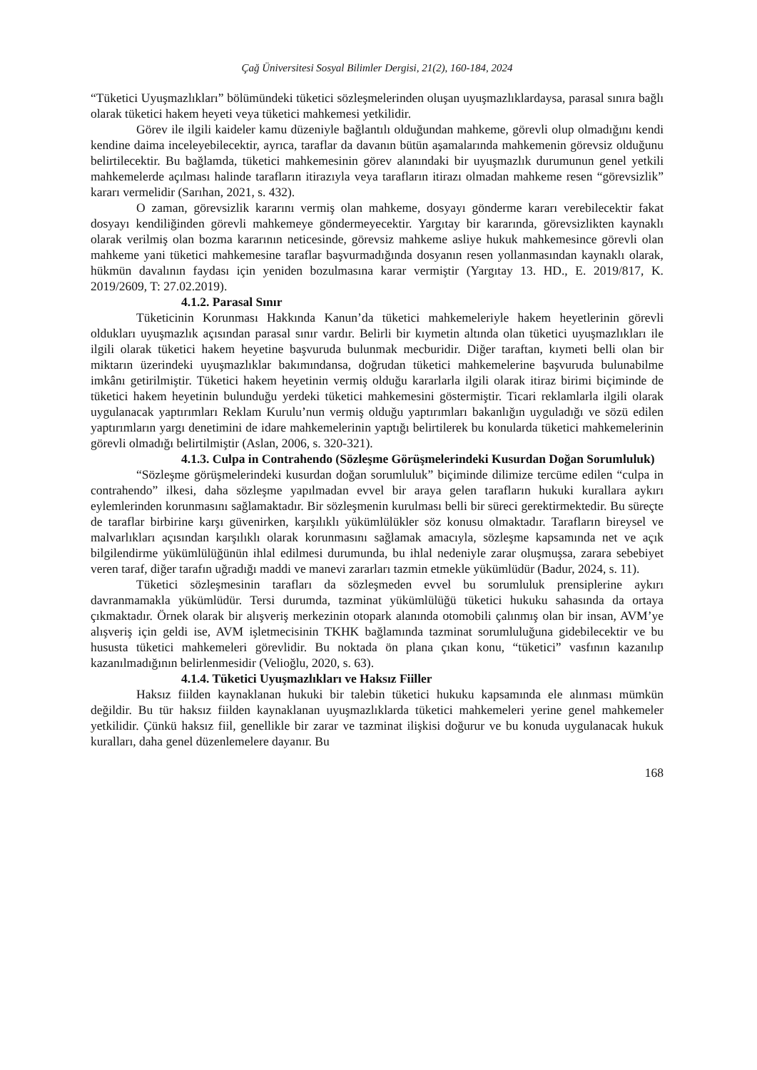Çağ Üniversitesi Sosyal Bilimler Dergisi, 21(2), 160-184, 2024
“Tüketici Uyuşmazlıkları” bölümündeki tüketici sözleşmelerinden oluşan uyuşmazlıklardaysa, parasal sınıra bağlı olarak tüketici hakem heyeti veya tüketici mahkemesi yetkilidir.
Görev ile ilgili kaideler kamu düzeniyle bağlantılı olduğundan mahkeme, görevli olup olmadığını kendi kendine daima inceleyebilecektir, ayrıca, taraflar da davanın bütün aşamalarında mahkemenin görevsiz olduğunu belirtilecektir. Bu bağlamda, tüketici mahkemesinin görev alanındaki bir uyuşmazlık durumunun genel yetkili mahkemelerde açılması halinde tarafların itirazıyla veya tarafların itirazı olmadan mahkeme resen “görevsizlik” kararı vermelidir (Sarıhan, 2021, s. 432).
O zaman, görevsizlik kararını vermiş olan mahkeme, dosyayı gönderme kararı verebilecektir fakat dosyayı kendiliğinden görevli mahkemeye göndermeyecektir. Yargıtay bir kararında, görevsizlikten kaynaklı olarak verilmiş olan bozma kararının neticesinde, görevsiz mahkeme asliye hukuk mahkemesince görevli olan mahkeme yani tüketici mahkemesine taraflar başvurmadığında dosyanın resen yollanmasından kaynaklı olarak, hükmün davalının faydası için yeniden bozulmasına karar vermiştir (Yargıtay 13. HD., E. 2019/817, K. 2019/2609, T: 27.02.2019).
4.1.2. Parasal Sınır
Tüketicinin Korunması Hakkında Kanun’da tüketici mahkemeleriyle hakem heyetlerinin görevli oldukları uyuşmazlık açısından parasal sınır vardır. Belirli bir kıymetin altında olan tüketici uyuşmazlıkları ile ilgili olarak tüketici hakem heyetine başvuruda bulunmak mecburidir. Diğer taraftan, kıymeti belli olan bir miktarın üzerindeki uyuşmazlıklar bakımındansa, doğrudan tüketici mahkemelerine başvuruda bulunabilme imkânı getirilmiştir. Tüketici hakem heyetinin vermiş olduğu kararlarla ilgili olarak itiraz birimi biçiminde de tüketici hakem heyetinin bulunduğu yerdeki tüketici mahkemesini göstermiştir. Ticari reklamlarla ilgili olarak uygulanacak yaptırımları Reklam Kurulu’nun vermiş olduğu yaptırımları bakanlığın uyguladığı ve sözü edilen yaptırımların yargı denetimini de idare mahkemelerinin yaptığı belirtilerek bu konularda tüketici mahkemelerinin görevli olmadığı belirtilmiştir (Aslan, 2006, s. 320-321).
4.1.3. Culpa in Contrahendo (Sözleşme Görüşmelerindeki Kusurdan Doğan Sorumluluk)
“Sözleşme görüşmelerindeki kusurdan doğan sorumluluk” biçiminde dilimize tercüme edilen “culpa in contrahendo” ilkesi, daha sözleşme yapılmadan evvel bir araya gelen tarafların hukuki kurallara aykırı eylemlerinden korunmasını sağlamaktadır. Bir sözleşmenin kurulması belli bir süreci gerektirmektedir. Bu süreçte de taraflar birbirine karşı güvenirken, karşılıklı yükümlülükler söz konusu olmaktadır. Tarafların bireysel ve malvarlıkları açısından karşılıklı olarak korunmasını sağlamak amacıyla, sözleşme kapsamında net ve açık bilgilendirme yükümlülüğünün ihlal edilmesi durumunda, bu ihlal nedeniyle zarar oluşmuşsa, zarara sebebiyet veren taraf, diğer tarafın uğradığı maddi ve manevi zararları tazmin etmekle yükümlüdür (Badur, 2024, s. 11).
Tüketici sözleşmesinin tarafları da sözleşmeden evvel bu sorumluluk prensiplerine aykırı davranmamakla yükümlüdür. Tersi durumda, tazminat yükümlülüğü tüketici hukuku sahasında da ortaya çıkmaktadır. Örnek olarak bir alışveriş merkezinin otopark alanında otomobili çalınmış olan bir insan, AVM’ye alışveriş için geldi ise, AVM işletmecisinin TKHK bağlamında tazminat sorumluluğuna gidebilecektir ve bu hususta tüketici mahkemeleri görevlidir. Bu noktada ön plana çıkan konu, “tüketici” vasfının kazanılıp kazanılmadığının belirlenmesidir (Velioğlu, 2020, s. 63).
4.1.4. Tüketici Uyuşmazlıkları ve Haksız Fiiller
Haksız fiilden kaynaklanan hukuki bir talebin tüketici hukuku kapsamında ele alınması mümkün değildir. Bu tür haksız fiilden kaynaklanan uyuşmazlıklarda tüketici mahkemeleri yerine genel mahkemeler yetkilidir. Çünkü haksız fiil, genellikle bir zarar ve tazminat ilişkisi doğurur ve bu konuda uygulanacak hukuk kuralları, daha genel düzenlemelere dayanır. Bu
168